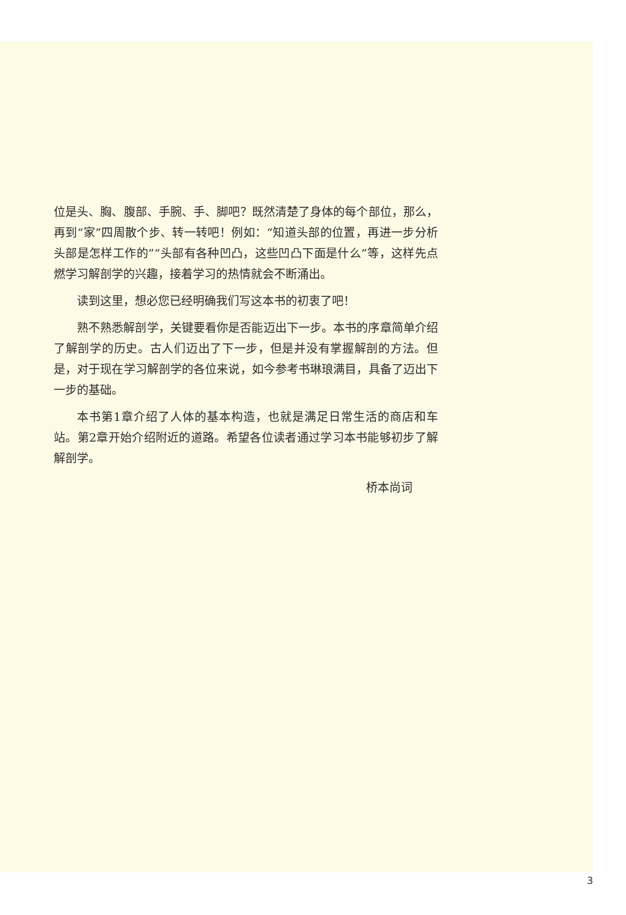位是头、胸、腹部、手腕、手、脚吧？既然清楚了身体的每个部位，那么，再到“家”四周散个步、转一转吧！例如：“知道头部的位置，再进一步分析头部是怎样工作的”“头部有各种凹凸，这些凹凸下面是什么”等，这样先点燃学习解剖学的兴趣，接着学习的热情就会不断涌出。
读到这里，想必您已经明确我们写这本书的初衷了吧！
熟不熟悉解剖学，关键要看你是否能迈出下一步。本书的序章简单介绍了解剖学的历史。古人们迈出了下一步，但是并没有掌握解剖的方法。但是，对于现在学习解剖学的各位来说，如今参考书琳琅满目，具备了迈出下一步的基础。
本书第1章介绍了人体的基本构造，也就是满足日常生活的商店和车站。第2章开始介绍附近的道路。希望各位读者通过学习本书能够初步了解解剖学。
桥本尚词
3